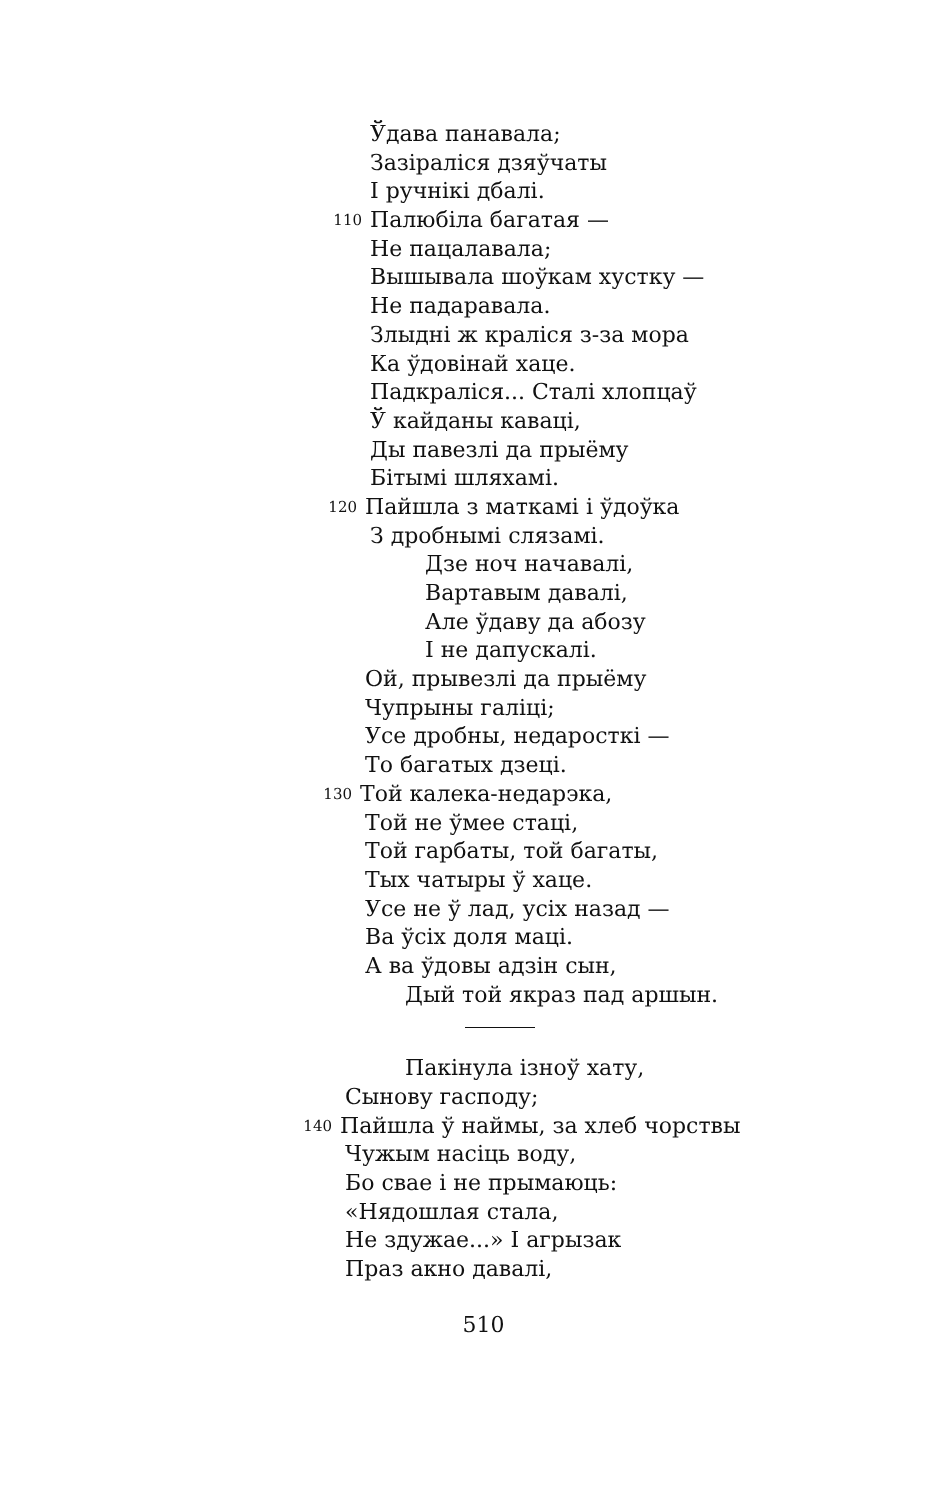Ўдава панавала;
Зазіраліся дзяўчаты
І ручнікі дбалі.
110 Палюбіла багатая —
Не пацалавала;
Вышывала шоўкам хустку —
Не падаравала.
Злыдні ж краліся з-за мора
Ка ўдовінай хаце.
Падкраліся... Сталі хлопцаў
Ў кайданы каваці,
Ды павезлі да прыёму
Бітымі шляхамі.
120 Пайшла з маткамі і ўдоўка
З дробнымі слязамі.
Дзе ноч начавалі,
Вартавым давалі,
Але ўдаву да абозу
І не дапускалі.
Ой, прывезлі да прыёму
Чупрыны галіці;
Усе дробны, недаросткі —
То багатых дзеці.
130 Той калека-недарэка,
Той не ўмее стаці,
Той гарбаты, той багаты,
Тых чатыры ў хаце.
Усе не ў лад, усіх назад —
Ва ўсіх доля маці.
А ва ўдовы адзін сын,
Дый той якраз пад аршын.
Пакінула ізноў хату,
Сынову гасподу;
140 Пайшла ў наймы, за хлеб чорствы
Чужым насіць воду,
Бо свае і не прымаюць:
«Нядошлая стала,
Не здужае...» І агрызак
Праз акно давалі,
510